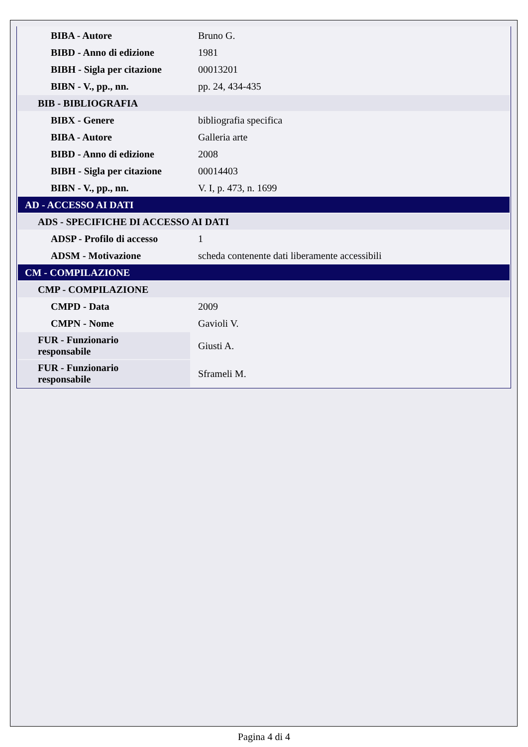| BIBA - Autore | Bruno G. |
| BIBD - Anno di edizione | 1981 |
| BIBH - Sigla per citazione | 00013201 |
| BIBN - V., pp., nn. | pp. 24, 434-435 |
| BIB - BIBLIOGRAFIA | |
| BIBX - Genere | bibliografia specifica |
| BIBA - Autore | Galleria arte |
| BIBD - Anno di edizione | 2008 |
| BIBH - Sigla per citazione | 00014403 |
| BIBN - V., pp., nn. | V. I, p. 473, n. 1699 |
| AD - ACCESSO AI DATI | |
| ADS - SPECIFICHE DI ACCESSO AI DATI | |
| ADSP - Profilo di accesso | 1 |
| ADSM - Motivazione | scheda contenente dati liberamente accessibili |
| CM - COMPILAZIONE | |
| CMP - COMPILAZIONE | |
| CMPD - Data | 2009 |
| CMPN - Nome | Gavioli V. |
| FUR - Funzionario responsabile | Giusti A. |
| FUR - Funzionario responsabile | Sframeli M. |
Pagina 4 di 4